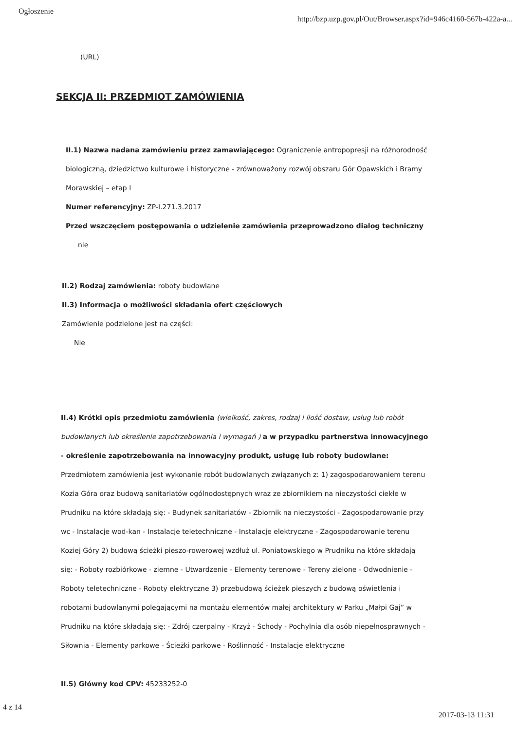Ogłoszenie http://bzp.uzp.gov.pl/Out/Browser.aspx?id=946c4160-567b-422a-a...
(URL)
SEKCJA II: PRZEDMIOT ZAMÓWIENIA
II.1) Nazwa nadana zamówieniu przez zamawiającego: Ograniczenie antropopresji na różnorodność biologiczną, dziedzictwo kulturowe i historyczne - zrównoważony rozwój obszaru Gór Opawskich i Bramy Morawskiej – etap I
Numer referencyjny: ZP-I.271.3.2017
Przed wszczęciem postępowania o udzielenie zamówienia przeprowadzono dialog techniczny
nie
II.2) Rodzaj zamówienia: roboty budowlane
II.3) Informacja o możliwości składania ofert częściowych
Zamówienie podzielone jest na części:
Nie
II.4) Krótki opis przedmiotu zamówienia (wielkość, zakres, rodzaj i ilość dostaw, usług lub robót budowlanych lub określenie zapotrzebowania i wymagań ) a w przypadku partnerstwa innowacyjnego - określenie zapotrzebowania na innowacyjny produkt, usługę lub roboty budowlane: Przedmiotem zamówienia jest wykonanie robót budowlanych związanych z: 1) zagospodarowaniem terenu Kozia Góra oraz budową sanitariatów ogólnodostępnych wraz ze zbiornikiem na nieczystości ciekłe w Prudniku na które składają się: - Budynek sanitariatów - Zbiornik na nieczystości - Zagospodarowanie przy wc - Instalacje wod-kan - Instalacje teletechniczne - Instalacje elektryczne - Zagospodarowanie terenu Koziej Góry 2) budową ścieżki pieszo-rowerowej wzdłuż ul. Poniatowskiego w Prudniku na które składają się: - Roboty rozbiórkowe - ziemne - Utwardzenie - Elementy terenowe - Tereny zielone - Odwodnienie - Roboty teletechniczne - Roboty elektryczne 3) przebudową ścieżek pieszych z budową oświetlenia i robotami budowlanymi polegającymi na montażu elementów małej architektury w Parku „Małpi Gaj” w Prudniku na które składają się: - Zdrój czerpalny - Krzyż - Schody - Pochylnia dla osób niepełnosprawnych - Siłownia - Elementy parkowe - Ścieżki parkowe - Roślinność - Instalacje elektryczne
II.5) Główny kod CPV: 45233252-0
4 z 14 2017-03-13 11:31